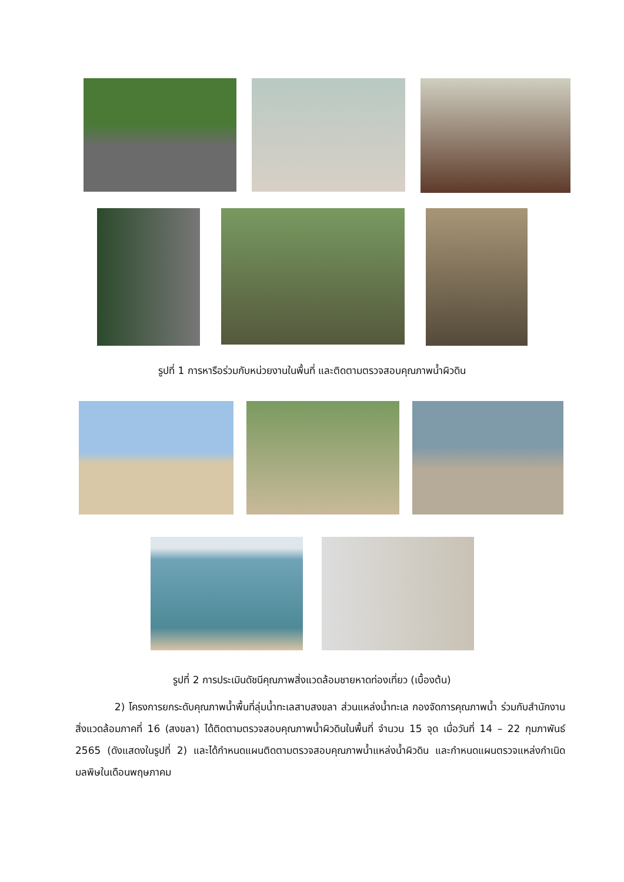รูปที่ 1 การหารือร่วมกับหน่วยงานในพื้นที่ และติดตามตรวจสอบคุณภาพน้ำผิวดิน
รูปที่ 2 การประเมินดัชนีคุณภาพสิ่งแวดล้อมชายหาดท่องเที่ยว (เบื้องต้น)
2) โครงการยกระดับคุณภาพน้ำพื้นที่ลุ่มน้ำทะเลสาบสงขลา ส่วนแหล่งน้ำทะเล กองจัดการคุณภาพน้ำ ร่วมกับสำนักงานสิ่งแวดล้อมภาคที่ 16 (สงขลา) ได้ติดตามตรวจสอบคุณภาพน้ำผิวดินในพื้นที่ จำนวน 15 จุด เมื่อวันที่ 14 – 22 กุมภาพันธ์ 2565 (ดังแสดงในรูปที่ 2) และได้กำหนดแผนติดตามตรวจสอบคุณภาพน้ำแหล่งน้ำผิวดิน และกำหนดแผนตรวจแหล่งกำเนิดมลพิษในเดือนพฤษภาคม